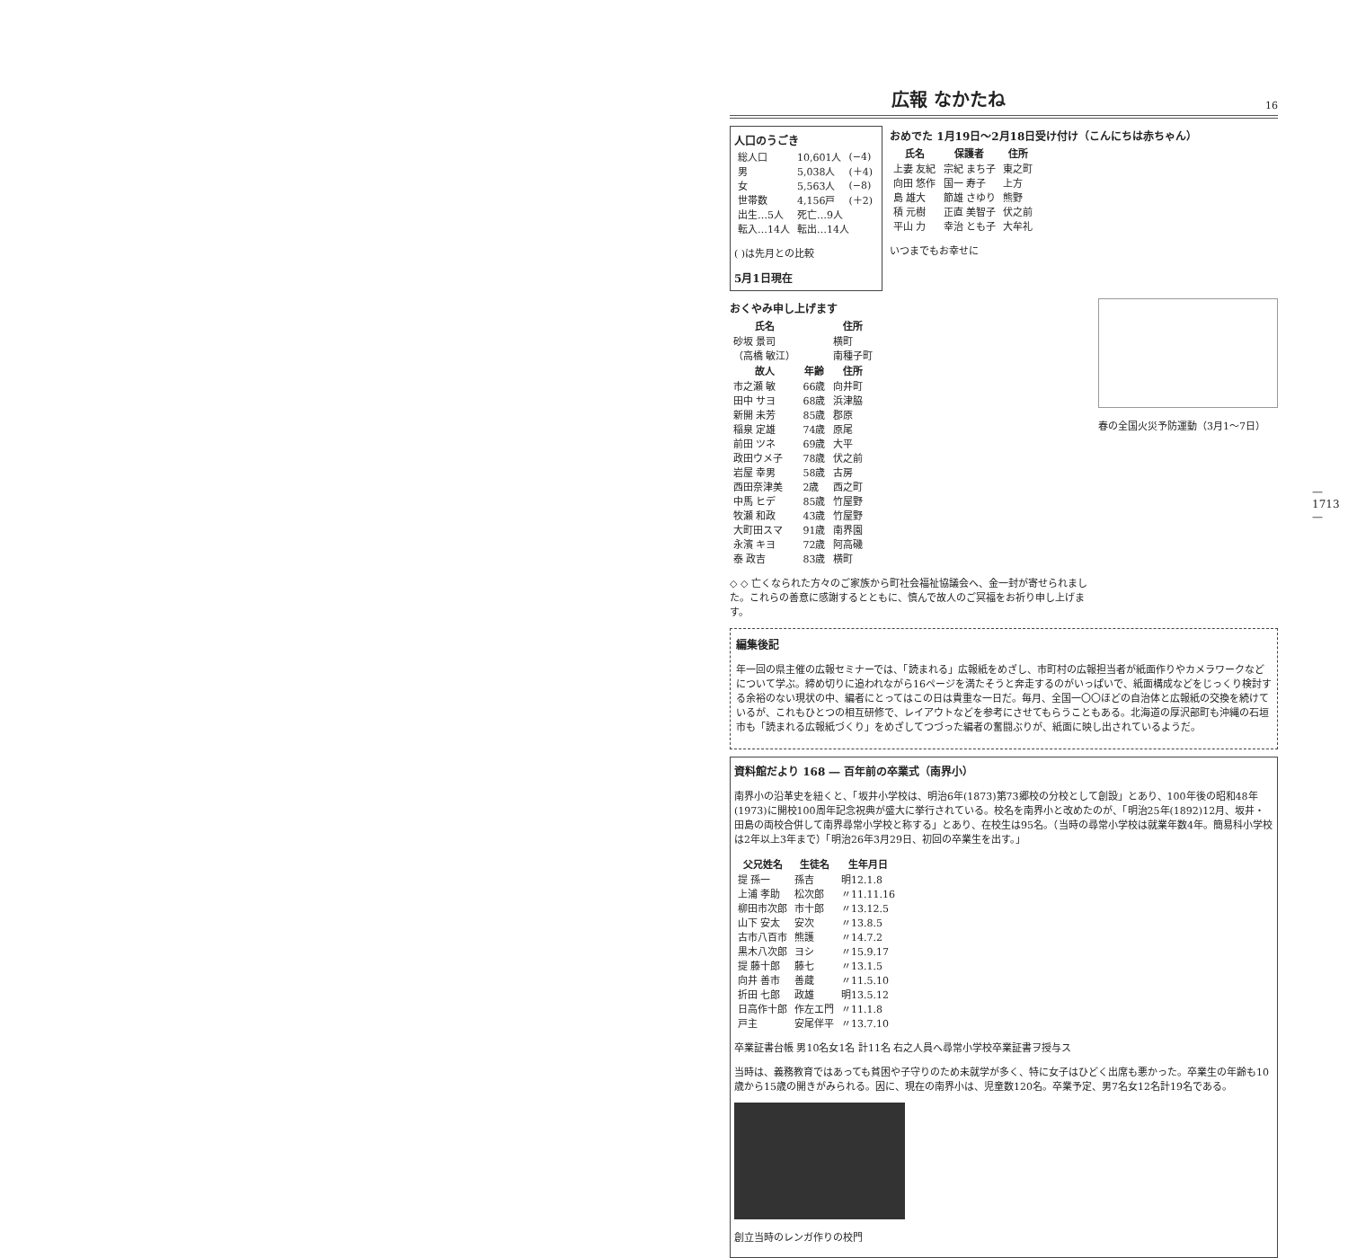広報 なかたね 16
人口のうごき
| 総人口 | 10,601人 | (−4) |
| 男 | 5,038人 | (＋4) |
| 女 | 5,563人 | (−8) |
| 世帯数 | 4,156戸 | (＋2) |
| 出生…5人 | 死亡…9人 | |
| 転入…14人 | 転出…14人 | |
( )は先月との比較
5月1日現在
おめでた 1月19日〜2月18日受け付け（こんにちは赤ちゃん）
| 氏名 | 保護者 | 住所 |
| --- | --- | --- |
| 上妻 友紀 | 宗紀 まち子 | 東之町 |
| 向田 悠作 | 国一 寿子 | 上方 |
| 島 雄大 | 節雄 さゆり | 熊野 |
| 積 元樹 | 正直 美智子 | 伏之前 |
| 平山 力 | 幸治 とも子 | 大牟礼 |
いつまでもお幸せに
おくやみ申し上げます
| 氏名 | | 住所 |
| --- | --- | --- |
| 砂坂 景司 | | 横町 |
| （高橋 敏江） | | 南種子町 |
| 故人 | 年齢 | 住所 |
| 市之瀬 敏 | 66歳 | 向井町 |
| 田中 サヨ | 68歳 | 浜津脇 |
| 新開 未芳 | 85歳 | 郡原 |
| 稲泉 定雄 | 74歳 | 原尾 |
| 前田 ツネ | 69歳 | 大平 |
| 政田ウメ子 | 78歳 | 伏之前 |
| 岩屋 幸男 | 58歳 | 古房 |
| 西田奈津美 | 2歳 | 西之町 |
| 中馬 ヒデ | 85歳 | 竹屋野 |
| 牧瀬 和政 | 43歳 | 竹屋野 |
| 大町田スマ | 91歳 | 南界園 |
| 永濱 キヨ | 72歳 | 阿高磯 |
| 泰 政吉 | 83歳 | 横町 |
◇ ◇ 亡くなられた方々のご家族から町社会福祉協議会へ、金一封が寄せられました。これらの善意に感謝するとともに、慎んで故人のご冥福をお祈り申し上げます。
春の全国火災予防運動（3月1〜7日）
編集後記
年一回の県主催の広報セミナーでは、「読まれる」広報紙をめざし、市町村の広報担当者が紙面作りやカメラワークなどについて学ぶ。締め切りに追われながら16ページを満たそうと奔走するのがいっぱいで、紙面構成などをじっくり検討する余裕のない現状の中、編者にとってはこの日は貴重な一日だ。毎月、全国一〇〇ほどの自治体と広報紙の交換を続けているが、これもひとつの相互研修で、レイアウトなどを参考にさせてもらうこともある。北海道の厚沢部町も沖縄の石垣市も「読まれる広報紙づくり」をめざしてつづった編者の奮闘ぶりが、紙面に映し出されているようだ。
資料館だより 168 ― 百年前の卒業式（南界小）
南界小の沿革史を紐くと、「坂井小学校は、明治6年(1873)第73郷校の分校として創設」とあり、100年後の昭和48年(1973)に開校100周年記念祝典が盛大に挙行されている。校名を南界小と改めたのが、「明治25年(1892)12月、坂井・田島の両校合併して南界尋常小学校と称する」とあり、在校生は95名。（当時の尋常小学校は就業年数4年。簡易科小学校は2年以上3年まで）「明治26年3月29日、初回の卒業生を出す。」
| 父兄姓名 | 生徒名 | 生年月日 |
| --- | --- | --- |
| 提 孫一 | 孫吉 | 明12.1.8 |
| 上浦 孝助 | 松次郎 | 〃11.11.16 |
| 柳田市次郎 | 市十郎 | 〃13.12.5 |
| 山下 安太 | 安次 | 〃13.8.5 |
| 古市八百市 | 熊護 | 〃14.7.2 |
| 黒木八次郎 | ヨシ | 〃15.9.17 |
| 提 藤十郎 | 藤七 | 〃13.1.5 |
| 向井 善市 | 善蔵 | 〃11.5.10 |
| 折田 七郎 | 政雄 | 明13.5.12 |
| 日高作十郎 | 作左エ門 | 〃11.1.8 |
| 戸主 | 安尾伴平 | 〃13.7.10 |
卒業証書台帳 男10名女1名 計11名 右之人員へ尋常小学校卒業証書ヲ授与ス
当時は、義務教育ではあっても貧困や子守りのため未就学が多く、特に女子はひどく出席も悪かった。卒業生の年齢も10歳から15歳の開きがみられる。因に、現在の南界小は、児童数120名。卒業予定、男7名女12名計19名である。
創立当時のレンガ作りの校門
— 1713 —